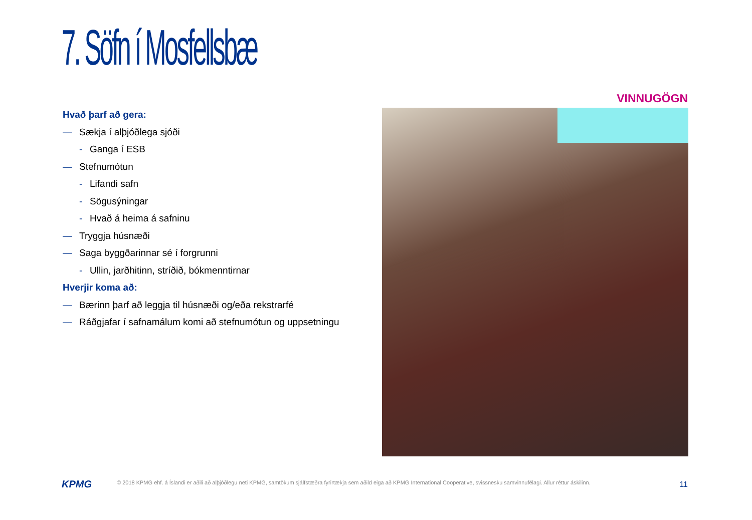7. Söfn í Mosfellsbæ
VINNUGÖGN
Hvað þarf að gera:
— Sækja í alþjóðlega sjóði
- Ganga í ESB
— Stefnumótun
- Lifandi safn
- Sögusýningar
- Hvað á heima á safninu
— Tryggja húsnæði
— Saga byggðarinnar sé í forgrunni
- Ullin, jarðhitinn, stríðið, bókmenntirnar
Hverjir koma að:
— Bærinn þarf að leggja til húsnæði og/eða rekstrarfé
— Ráðgjafar í safnamálum komi að stefnumótun og uppsetningu
KPMG
© 2018 KPMG ehf. á Íslandi er aðili að alþjóðlegu neti KPMG, samtökum sjálfstæðra fyrirtækja sem aðild eiga að KPMG International Cooperative, svissnesku samvinnufélagi. Allur réttur áskilinn.
11